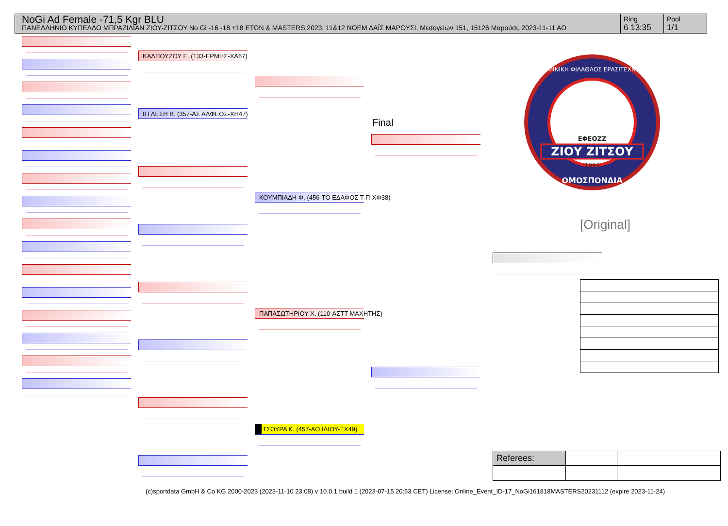NoGi Ad Female -71,5 Kgr BLU
ΠΑΝΕΛΛΗΝΙΟ ΚΥΠΕΛΛΟ ΜΠΡΑΖΙΛΙΑΝ ΖΙΟΥ-ΖΙΤΣΟΥ No Gi -16 -18 +18 ΕΤΩΝ & MASTERS 2023, 11&12 ΝΟΕΜ ΔΑΪΣ ΜΑΡΟΥΣΙ, Μεσογείων 151, 15126 Μαρούσι, 2023-11-11 ΑΟ
Ring
6 13:35
Pool
1/1
ΚΑΛΠΟΥΖΟΥ Ε. (133-ΕΡΜΗΣ-ΧΑ67)
ΙΓΓΛΕΣΗ Β. (357-ΑΣ ΑΛΦΕΟΣ-ΧΗ47)
ΚΟΥΜΠΙΑΔΗ Φ. (456-ΤΟ ΕΔΑΦΟΣ Τ Π-ΧΦ38)
ΠΑΠΑΣΩΤΗΡΙΟΥ Χ. (110-ΑΣΤΤ ΜΑΧΗΤΗΣ)
ΤΣΟΥΡΑ Κ. (457-ΑΟ ΙΛΙΟΥ-ΞΧ49)
Final
ΖΙΟΥ ΖΙΤΣΟΥ
1994
ΕΦΕΟΖΖ
ΕΛΛΗΝΙΚΗ ΦΙΛΑΘΛΟΣ ΕΡΑΣΙΤΕΧΝΙΚΗ
ΟΜΟΣΠΟΝΔΙΑ
[Original]
| Referees: | | | |
(c)sportdata GmbH & Co KG 2000-2023 (2023-11-10 23:08) v 10.0.1 build 1 (2023-07-15 20:53 CET) License: Online_Event_ID-17_NoGi161818MASTERS20231112 (expire 2023-11-24)